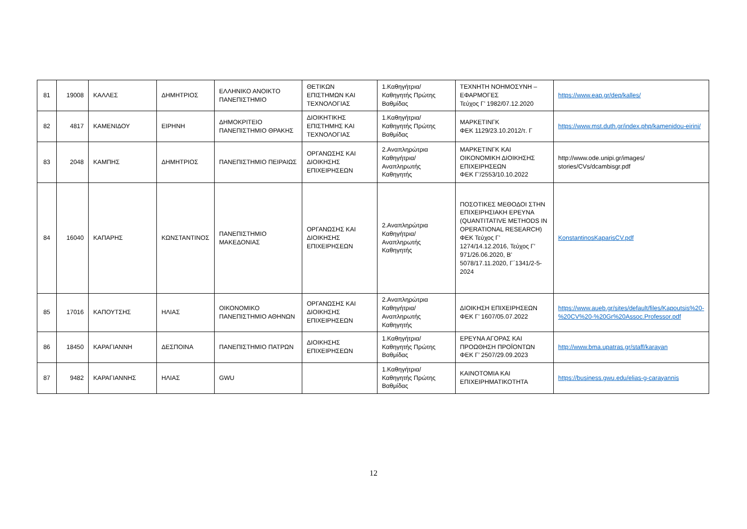| 81 | 19008 | ΚΑΛΛΕΣ | ΔΗΜΗΤΡΙΟΣ | ΕΛΛΗΝΙΚΟ ΑΝΟΙΚΤΟ ΠΑΝΕΠΙΣΤΗΜΙΟ | ΘΕΤΙΚΩΝ ΕΠΙΣΤΗΜΩΝ ΚΑΙ ΤΕΧΝΟΛΟΓΙΑΣ | 1.Καθηγήτρια/Καθηγητής Πρώτης Βαθμίδας | ΤΕΧΝΗΤΗ ΝΟΗΜΟΣΥΝΗ – ΕΦΑΡΜΟΓΕΣ Τεύχος Γ’ 1982/07.12.2020 | https://www.eap.gr/dep/kalles/ |
| 82 | 4817 | ΚΑΜΕΝΙΔΟΥ | ΕΙΡΗΝΗ | ΔΗΜΟΚΡΙΤΕΙΟ ΠΑΝΕΠΙΣΤΗΜΙΟ ΘΡΑΚΗΣ | ΔΙΟΙΚΗΤΙΚΗΣ ΕΠΙΣΤΗΜΗΣ ΚΑΙ ΤΕΧΝΟΛΟΓΙΑΣ | 1.Καθηγήτρια/Καθηγητής Πρώτης Βαθμίδας | ΜΑΡΚΕΤΙΝΓΚ ΦΕΚ 1129/23.10.2012/τ. Γ | https://www.mst.duth.gr/index.php/kamenidou-eirini/ |
| 83 | 2048 | ΚΑΜΠΗΣ | ΔΗΜΗΤΡΙΟΣ | ΠΑΝΕΠΙΣΤΗΜΙΟ ΠΕΙΡΑΙΩΣ | ΟΡΓΑΝΩΣΗΣ ΚΑΙ ΔΙΟΙΚΗΣΗΣ ΕΠΙΧΕΙΡΗΣΕΩΝ | 2.Αναπληρώτρια Καθηγήτρια/Αναπληρωτής Καθηγητής | ΜΑΡΚΕΤΙΝΓΚ ΚΑΙ ΟΙΚΟΝΟΜΙΚΗ ΔΙΟΙΚΗΣΗΣ ΕΠΙΧΕΙΡΗΣΕΩΝ ΦΕΚ Γ’/2553/10.10.2022 | http://www.ode.unipi.gr/images/ stories/CVs/dcambisgr.pdf |
| 84 | 16040 | ΚΑΠΑΡΗΣ | ΚΩΝΣΤΑΝΤΙΝΟΣ | ΠΑΝΕΠΙΣΤΗΜΙΟ ΜΑΚΕΔΟΝΙΑΣ | ΟΡΓΑΝΩΣΗΣ ΚΑΙ ΔΙΟΙΚΗΣΗΣ ΕΠΙΧΕΙΡΗΣΕΩΝ | 2.Αναπληρώτρια Καθηγήτρια/Αναπληρωτής Καθηγητής | ΠΟΣΟΤΙΚΕΣ ΜΕΘΟΔΟΙ ΣΤΗΝ ΕΠΙΧΕΙΡΗΣΙΑΚΗ ΕΡΕΥΝΑ (QUANTITATIVE METHODS IN OPERATIONAL RESEARCH) ΦΕΚ Τεύχος Γ’ 1274/14.12.2016, Τεύχος Γ’ 971/26.06.2020, Β’ 5078/17.11.2020, Γ΄1341/2-5-2024 | KonstantinosKaparisCV.pdf |
| 85 | 17016 | ΚΑΠΟΥΤΣΗΣ | ΗΛΙΑΣ | ΟΙΚΟΝΟΜΙΚΟ ΠΑΝΕΠΙΣΤΗΜΙΟ ΑΘΗΝΩΝ | ΟΡΓΑΝΩΣΗΣ ΚΑΙ ΔΙΟΙΚΗΣΗΣ ΕΠΙΧΕΙΡΗΣΕΩΝ | 2.Αναπληρώτρια Καθηγήτρια/Αναπληρωτής Καθηγητής | ΔΙΟΙΚΗΣΗ ΕΠΙΧΕΙΡΗΣΕΩΝ ΦΕΚ Γ’ 1607/05.07.2022 | https://www.aueb.gr/sites/default/files/Kapoutsis%20-%20CV%20-%20Gr%20Assoc.Professor.pdf |
| 86 | 18450 | ΚΑΡΑΓΙΑΝΝΗ | ΔΕΣΠΟΙΝΑ | ΠΑΝΕΠΙΣΤΗΜΙΟ ΠΑΤΡΩΝ | ΔΙΟΙΚΗΣΗΣ ΕΠΙΧΕΙΡΗΣΕΩΝ | 1.Καθηγήτρια/Καθηγητής Πρώτης Βαθμίδας | ΕΡΕΥΝΑ ΑΓΟΡΑΣ ΚΑΙ ΠΡΟΩΘΗΣΗ ΠΡΟΪΟΝΤΩΝ ΦΕΚ Γ’ 2507/29.09.2023 | http://www.bma.upatras.gr/staff/karayan |
| 87 | 9482 | ΚΑΡΑΓΙΑΝΝΗΣ | ΗΛΙΑΣ | GWU | | 1.Καθηγήτρια/Καθηγητής Πρώτης Βαθμίδας | ΚΑΙΝΟΤΟΜΙΑ ΚΑΙ ΕΠΙΧΕΙΡΗΜΑΤΙΚΟΤΗΤΑ | https://business.gwu.edu/elias-g-carayannis |
12